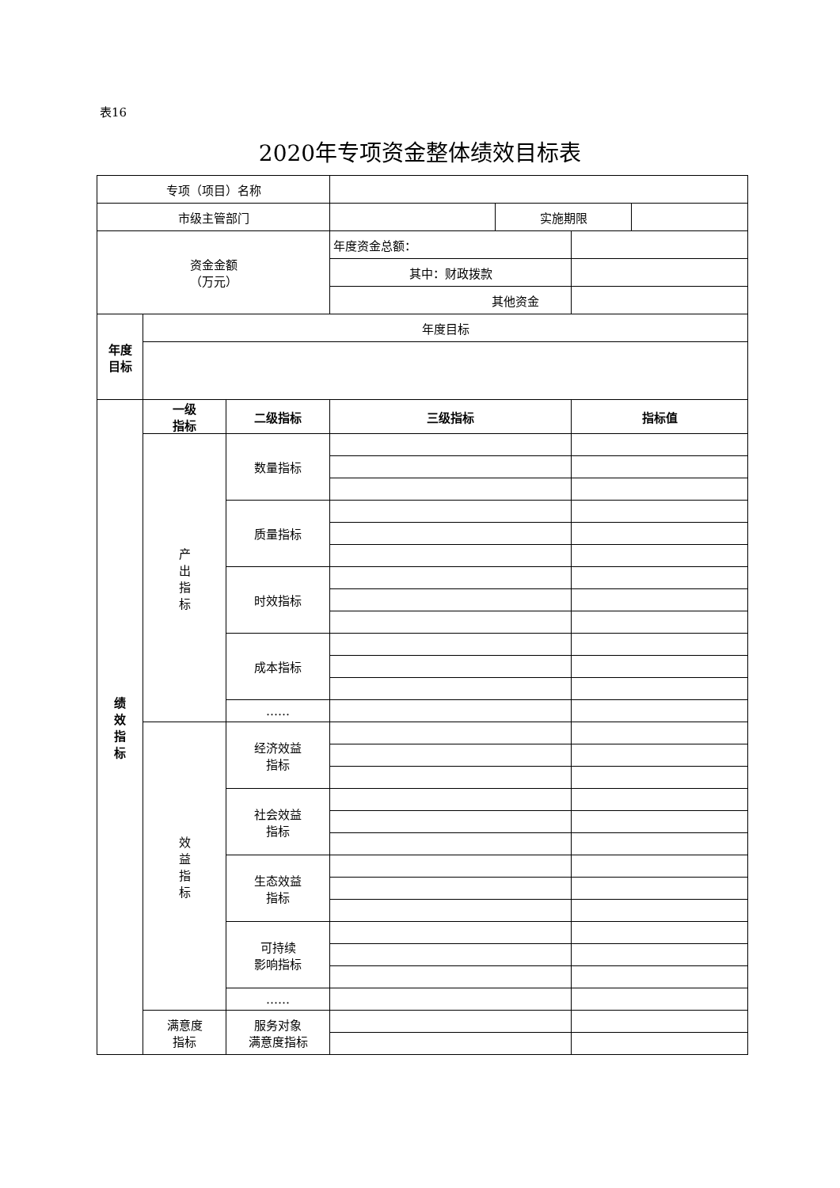表16
2020年专项资金整体绩效目标表
| 专项（项目）名称 | | | | | | |
| 市级主管部门 | | | | 实施期限 | | |
| 资金金额 （万元） | | | 年度资金总额： | | | |
| | | | 其中：财政拨款 | | | |
| | | | 其他资金 | | | |
| 年度 目标 | 年度目标 | | | | | |
| 绩 效 指 标 | 一级 指标 | 二级指标 | 三级指标 | | 指标值 | |
| | 产 出 指 标 | 数量指标 | | | | |
| | | 质量指标 | | | | |
| | | 时效指标 | | | | |
| | | 成本指标 | | | | |
| | | …… | | | | |
| | 效 益 指 标 | 经济效益 指标 | | | | |
| | | 社会效益 指标 | | | | |
| | | 生态效益 指标 | | | | |
| | | 可持续 影响指标 | | | | |
| | | …… | | | | |
| | 满意度 指标 | 服务对象 满意度指标 | | | | |